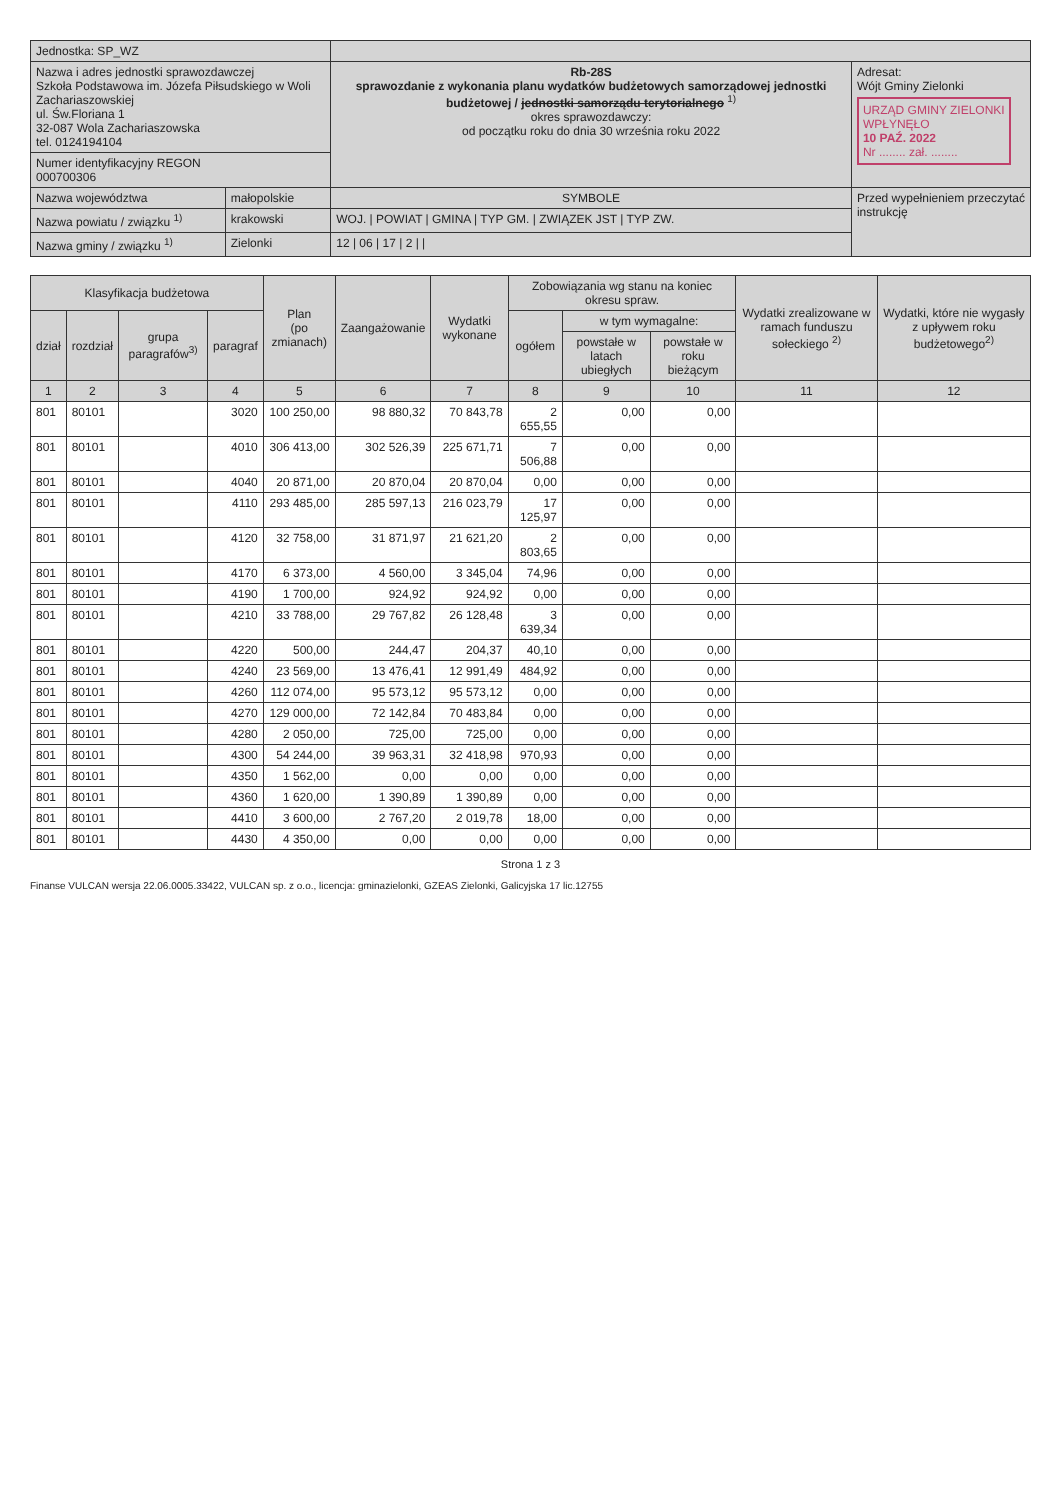| Jednostka: SP_WZ | | | |
| Nazwa i adres jednostki sprawozdawczej Szkoła Podstawowa im. Józefa Piłsudskiego w Woli Zachariaszowskiej ul. Św.Floriana 1 32-087 Wola Zachariaszowska tel. 0124194104 | | Rb-28S sprawozdanie z wykonania planu wydatków budżetowych samorządowej jednostki budżetowej / jednostki samorządu terytorialnego <sup>1)</sup> okres sprawozdawczy: od początku roku do dnia 30 września roku 2022 | Adresat: Wójt Gminy Zielonki URZĄD GMINY ZIELONKI WPŁYNĘŁO 10 PAŹ. 2022 Nr ........ zał. ........ |
| Numer identyfikacyjny REGON 000700306 | | | |
| Nazwa województwa | małopolskie | SYMBOLE | Przed wypełnieniem przeczytać instrukcję |
| Nazwa powiatu / związku <sup>1)</sup> | krakowski | WOJ. / POWIAT / GMINA / TYP GM. / ZWIĄZEK JST / TYP ZW. | |
| Nazwa gminy / związku <sup>1)</sup> | Zielonki | 12 / 06 / 17 / 2 / / | |
| Klasyfikacja budżetowa | | | | Plan (po zmianach) | Zaangażowanie | Wydatki wykonane | Zobowiązania wg stanu na koniec okresu spraw. | | | Wydatki zrealizowane w ramach funduszu sołeckiego <sup>2)</sup> | Wydatki, które nie wygasły z upływem roku budżetowego<sup>2)</sup> |
| --- | --- | --- | --- | --- | --- | --- | --- | --- | --- | --- | --- |
| dział | rozdział | grupa paragrafów<sup>3)</sup> | paragraf | | | | ogółem | w tym wymagalne: | | | |
| | | | | | | | | powstałe w latach ubiegłych | powstałe w roku bieżącym | | |
| 1 | 2 | 3 | 4 | 5 | 6 | 7 | 8 | 9 | 10 | 11 | 12 |
| 801 | 80101 | | 3020 | 100 250,00 | 98 880,32 | 70 843,78 | 2 655,55 | 0,00 | 0,00 | | |
| 801 | 80101 | | 4010 | 306 413,00 | 302 526,39 | 225 671,71 | 7 506,88 | 0,00 | 0,00 | | |
| 801 | 80101 | | 4040 | 20 871,00 | 20 870,04 | 20 870,04 | 0,00 | 0,00 | 0,00 | | |
| 801 | 80101 | | 4110 | 293 485,00 | 285 597,13 | 216 023,79 | 17 125,97 | 0,00 | 0,00 | | |
| 801 | 80101 | | 4120 | 32 758,00 | 31 871,97 | 21 621,20 | 2 803,65 | 0,00 | 0,00 | | |
| 801 | 80101 | | 4170 | 6 373,00 | 4 560,00 | 3 345,04 | 74,96 | 0,00 | 0,00 | | |
| 801 | 80101 | | 4190 | 1 700,00 | 924,92 | 924,92 | 0,00 | 0,00 | 0,00 | | |
| 801 | 80101 | | 4210 | 33 788,00 | 29 767,82 | 26 128,48 | 3 639,34 | 0,00 | 0,00 | | |
| 801 | 80101 | | 4220 | 500,00 | 244,47 | 204,37 | 40,10 | 0,00 | 0,00 | | |
| 801 | 80101 | | 4240 | 23 569,00 | 13 476,41 | 12 991,49 | 484,92 | 0,00 | 0,00 | | |
| 801 | 80101 | | 4260 | 112 074,00 | 95 573,12 | 95 573,12 | 0,00 | 0,00 | 0,00 | | |
| 801 | 80101 | | 4270 | 129 000,00 | 72 142,84 | 70 483,84 | 0,00 | 0,00 | 0,00 | | |
| 801 | 80101 | | 4280 | 2 050,00 | 725,00 | 725,00 | 0,00 | 0,00 | 0,00 | | |
| 801 | 80101 | | 4300 | 54 244,00 | 39 963,31 | 32 418,98 | 970,93 | 0,00 | 0,00 | | |
| 801 | 80101 | | 4350 | 1 562,00 | 0,00 | 0,00 | 0,00 | 0,00 | 0,00 | | |
| 801 | 80101 | | 4360 | 1 620,00 | 1 390,89 | 1 390,89 | 0,00 | 0,00 | 0,00 | | |
| 801 | 80101 | | 4410 | 3 600,00 | 2 767,20 | 2 019,78 | 18,00 | 0,00 | 0,00 | | |
| 801 | 80101 | | 4430 | 4 350,00 | 0,00 | 0,00 | 0,00 | 0,00 | 0,00 | | |
Strona 1 z 3
Finanse VULCAN wersja 22.06.0005.33422, VULCAN sp. z o.o., licencja: gminazielonki, GZEAS Zielonki, Galicyjska 17 lic.12755